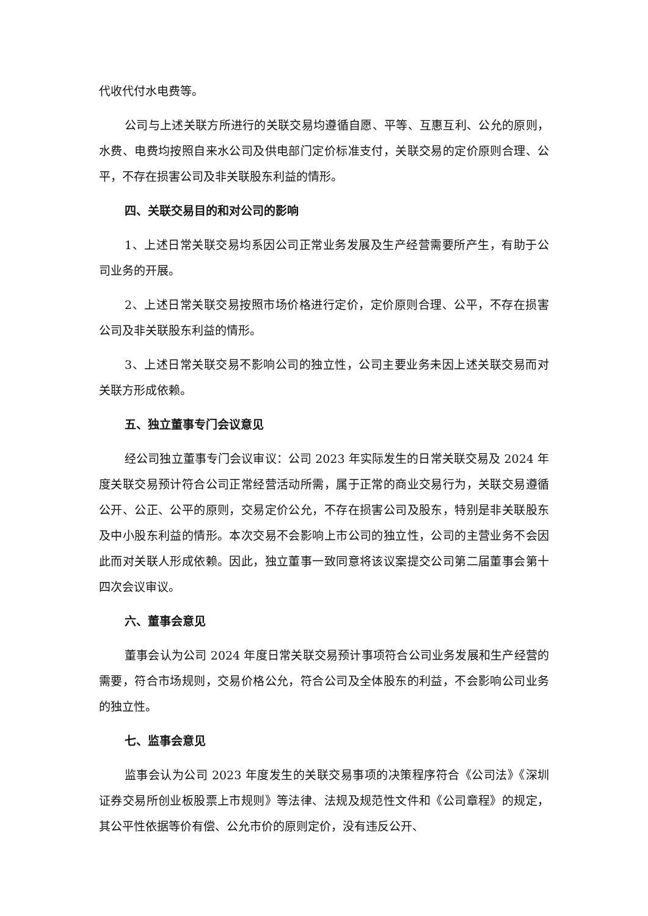代收代付水电费等。
公司与上述关联方所进行的关联交易均遵循自愿、平等、互惠互利、公允的原则，水费、电费均按照自来水公司及供电部门定价标准支付，关联交易的定价原则合理、公平，不存在损害公司及非关联股东利益的情形。
四、关联交易目的和对公司的影响
1、上述日常关联交易均系因公司正常业务发展及生产经营需要所产生，有助于公司业务的开展。
2、上述日常关联交易按照市场价格进行定价，定价原则合理、公平，不存在损害公司及非关联股东利益的情形。
3、上述日常关联交易不影响公司的独立性，公司主要业务未因上述关联交易而对关联方形成依赖。
五、独立董事专门会议意见
经公司独立董事专门会议审议：公司 2023 年实际发生的日常关联交易及 2024 年度关联交易预计符合公司正常经营活动所需，属于正常的商业交易行为，关联交易遵循公开、公正、公平的原则，交易定价公允，不存在损害公司及股东，特别是非关联股东及中小股东利益的情形。本次交易不会影响上市公司的独立性，公司的主营业务不会因此而对关联人形成依赖。因此，独立董事一致同意将该议案提交公司第二届董事会第十四次会议审议。
六、董事会意见
董事会认为公司 2024 年度日常关联交易预计事项符合公司业务发展和生产经营的需要，符合市场规则，交易价格公允，符合公司及全体股东的利益，不会影响公司业务的独立性。
七、监事会意见
监事会认为公司 2023 年度发生的关联交易事项的决策程序符合《公司法》《深圳证券交易所创业板股票上市规则》等法律、法规及规范性文件和《公司章程》的规定，其公平性依据等价有偿、公允市价的原则定价，没有违反公开、